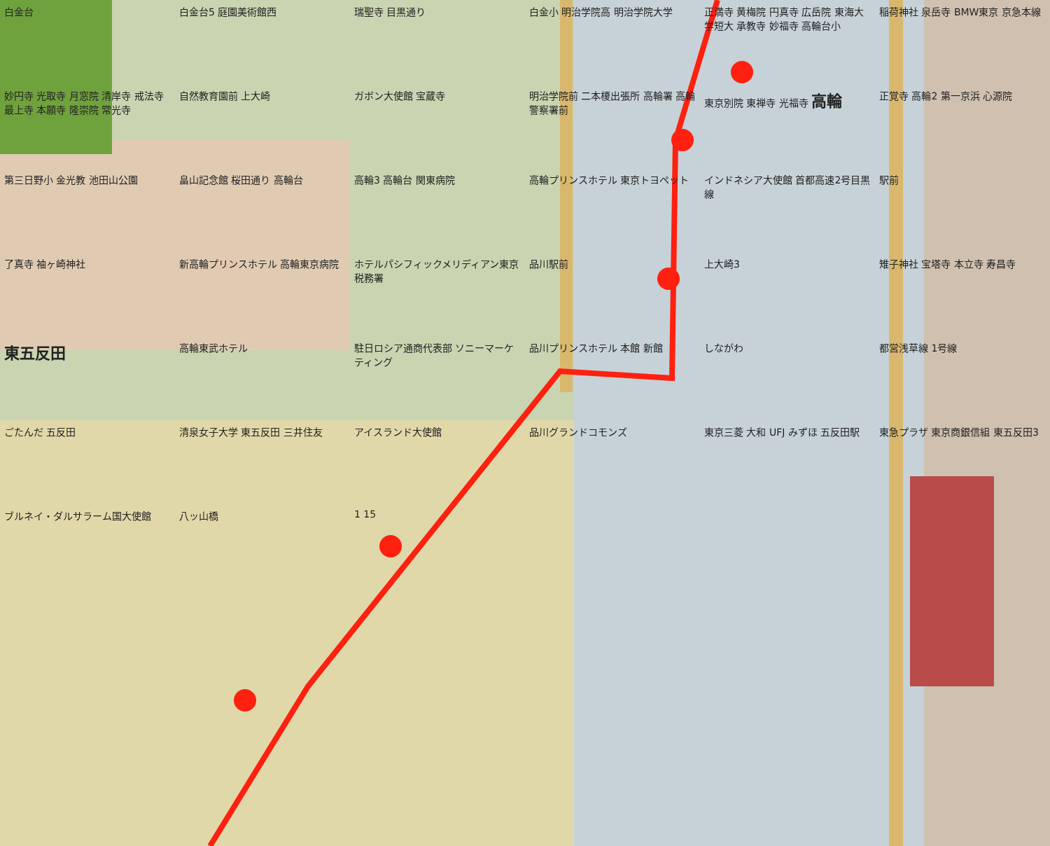白金台 白金台5 庭園美術館西 瑞聖寺 目黒通り 白金小 明治学院高 明治学院大学 正満寺 黄梅院 円真寺 広岳院 東海大学短大 承教寺 妙福寺 高輪台小 稲荷神社 泉岳寺 BMW東京 京急本線 妙円寺 光取寺 月窓院 清岸寺 戒法寺 最上寺 本願寺 隆崇院 常光寺 自然教育園前 上大崎 ガボン大使館 宝蔵寺 明治学院前 二本榎出張所 高輪署 高輪警察署前 東京別院 東禅寺 光福寺 高輪 正覚寺 高輪2 第一京浜 心源院 第三日野小 金光教 池田山公園 畠山記念館 桜田通り 高輪台 高輪3 高輪台 関東病院 高輪プリンスホテル 東京トヨペット インドネシア大使館 首都高速2号目黒線 駅前 了真寺 袖ヶ崎神社 新高輪プリンスホテル 高輪東京病院 ホテルパシフィックメリディアン東京 税務署 品川駅前 上大崎3 雉子神社 宝塔寺 本立寺 寿昌寺 東五反田 高輪東武ホテル 駐日ロシア通商代表部 ソニーマーケティング 品川プリンスホテル 本館 新館 しながわ 都営浅草線 1号線 ごたんだ 五反田 清泉女子大学 東五反田 三井住友 アイスランド大使館 品川グランドコモンズ 東京三菱 大和 UFJ みずほ 五反田駅 東急プラザ 東京商銀信組 東五反田3 ブルネイ・ダルサラーム国大使館 八ッ山橋 1 15